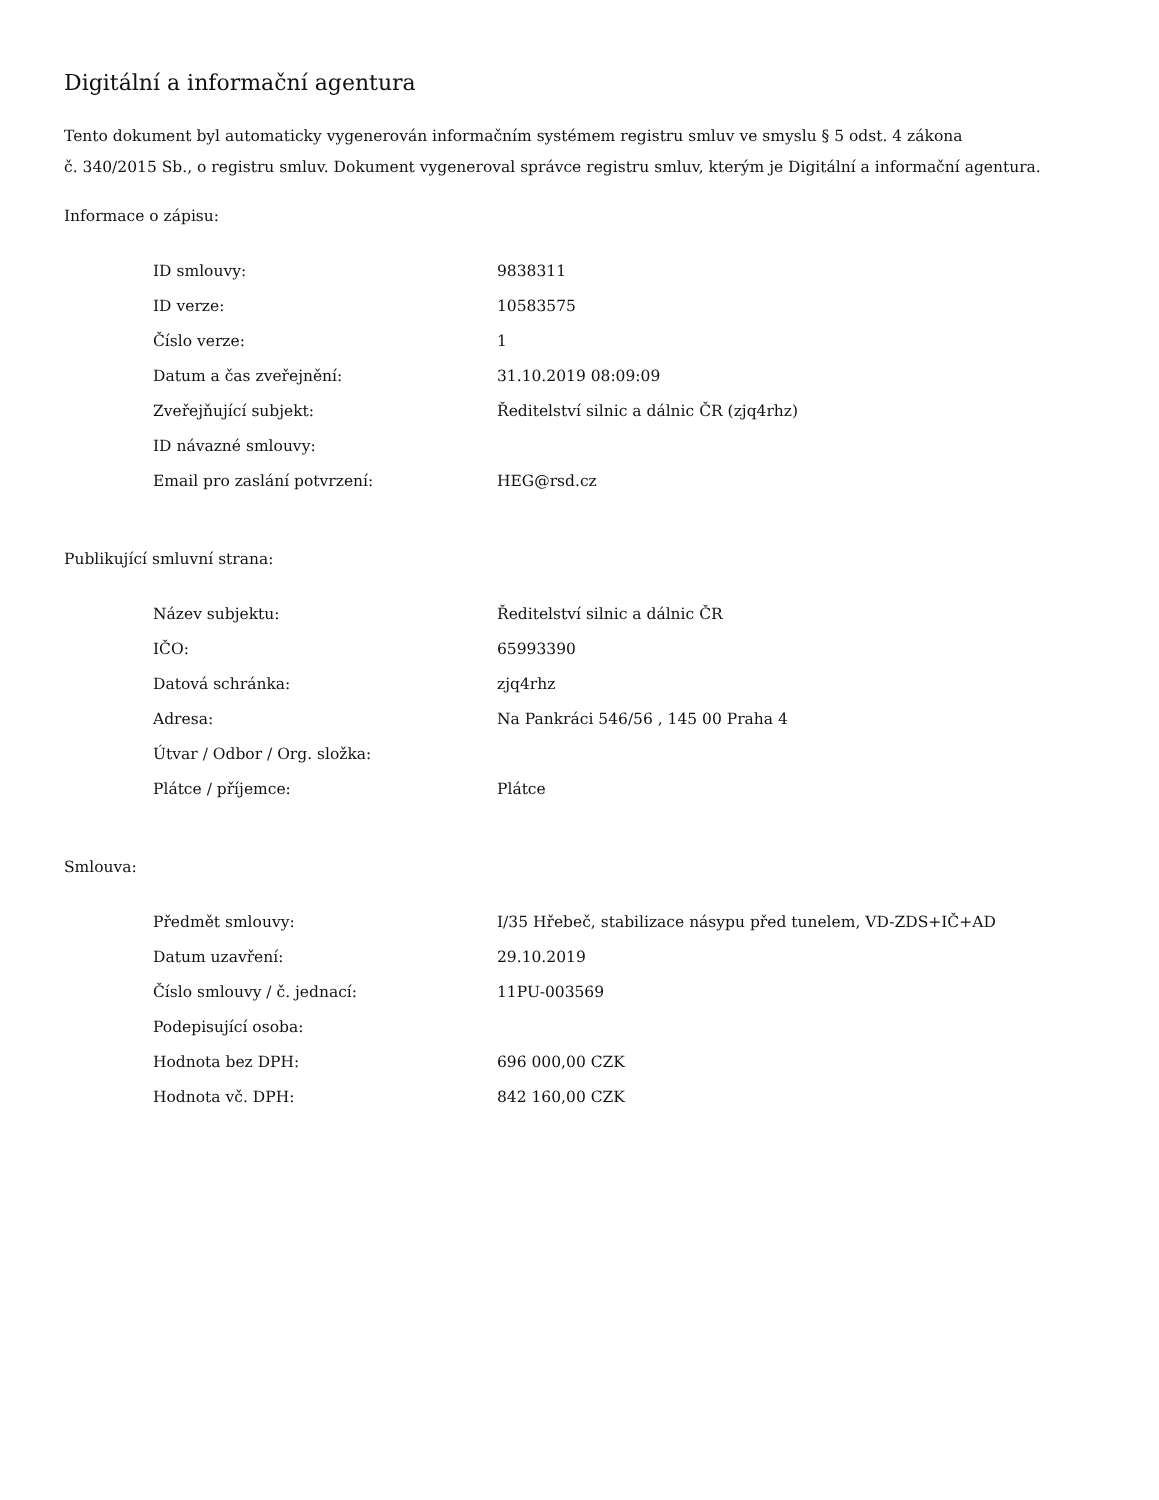Digitální a informační agentura
Tento dokument byl automaticky vygenerován informačním systémem registru smluv ve smyslu § 5 odst. 4 zákona
č. 340/2015 Sb., o registru smluv. Dokument vygeneroval správce registru smluv, kterým je Digitální a informační agentura.
Informace o zápisu:
| ID smlouvy: | 9838311 |
| ID verze: | 10583575 |
| Číslo verze: | 1 |
| Datum a čas zveřejnění: | 31.10.2019 08:09:09 |
| Zveřejňující subjekt: | Ředitelství silnic a dálnic ČR (zjq4rhz) |
| ID návazné smlouvy: | |
| Email pro zaslání potvrzení: | HEG@rsd.cz |
Publikující smluvní strana:
| Název subjektu: | Ředitelství silnic a dálnic ČR |
| IČO: | 65993390 |
| Datová schránka: | zjq4rhz |
| Adresa: | Na Pankráci 546/56 , 145 00 Praha 4 |
| Útvar / Odbor / Org. složka: | |
| Plátce / příjemce: | Plátce |
Smlouva:
| Předmět smlouvy: | I/35 Hřebeč, stabilizace násypu před tunelem, VD-ZDS+IČ+AD |
| Datum uzavření: | 29.10.2019 |
| Číslo smlouvy / č. jednací: | 11PU-003569 |
| Podepisující osoba: | |
| Hodnota bez DPH: | 696 000,00 CZK |
| Hodnota vč. DPH: | 842 160,00 CZK |